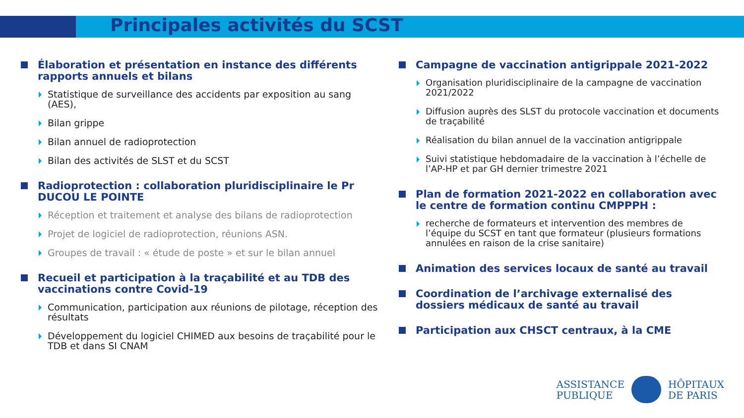Principales activités du SCST
Élaboration et présentation en instance des différents rapports annuels et bilans
Statistique de surveillance des accidents par exposition au sang (AES),
Bilan grippe
Bilan annuel de radioprotection
Bilan des activités de SLST et du SCST
Radioprotection : collaboration pluridisciplinaire le Pr DUCOU LE POINTE
Réception et traitement et analyse des bilans de radioprotection
Projet de logiciel de radioprotection, réunions ASN.
Groupes de travail : « étude de poste » et sur le bilan annuel
Recueil et participation à la traçabilité et au TDB des vaccinations contre Covid-19
Communication, participation aux réunions de pilotage, réception des résultats
Développement du logiciel CHIMED aux besoins de traçabilité pour le TDB et dans SI CNAM
Campagne de vaccination antigrippale 2021-2022
Organisation pluridisciplinaire de la campagne de vaccination 2021/2022
Diffusion auprès des SLST du protocole vaccination et documents de traçabilité
Réalisation du bilan annuel de la vaccination antigrippale
Suivi statistique hebdomadaire de la vaccination à l’échelle de l’AP-HP et par GH dernier trimestre 2021
Plan de formation 2021-2022 en collaboration avec le centre de formation continu CMPPPH :
recherche de formateurs et intervention des membres de l’équipe du SCST en tant que formateur (plusieurs formations annulées en raison de la crise sanitaire)
Animation des services locaux de santé au travail
Coordination de l’archivage externalisé des dossiers médicaux de santé au travail
Participation aux CHSCT centraux, à la CME
ASSISTANCE
PUBLIQUE
HÔPITAUX
DE PARIS